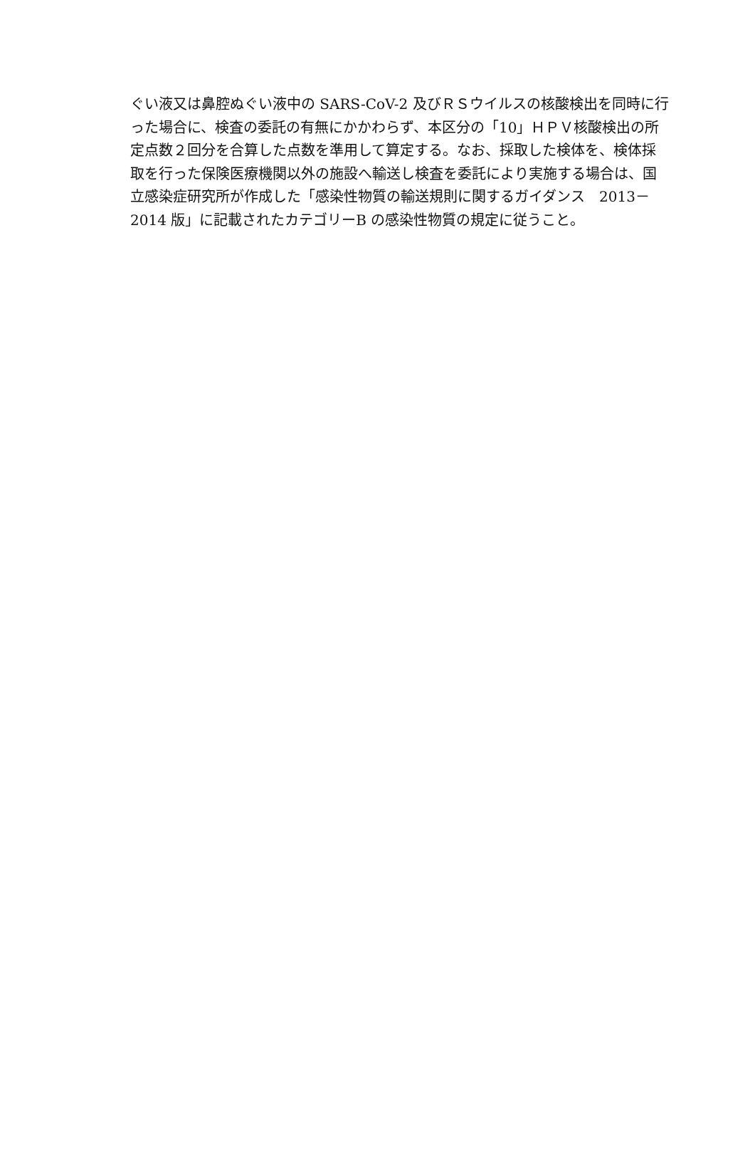ぐい液又は鼻腔ぬぐい液中の SARS-CoV-2 及びＲＳウイルスの核酸検出を同時に行
った場合に、検査の委託の有無にかかわらず、本区分の「10」ＨＰＶ核酸検出の所
定点数２回分を合算した点数を準用して算定する。なお、採取した検体を、検体採
取を行った保険医療機関以外の施設へ輸送し検査を委託により実施する場合は、国
立感染症研究所が作成した「感染性物質の輸送規則に関するガイダンス　2013－
2014 版」に記載されたカテゴリーB の感染性物質の規定に従うこと。